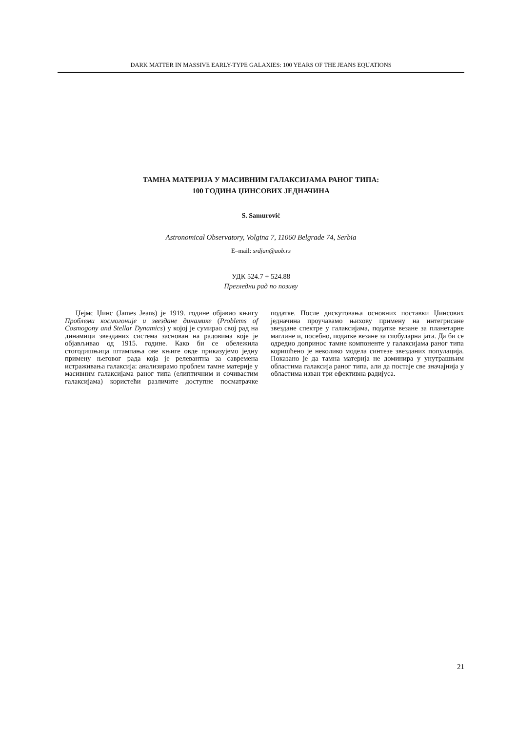DARK MATTER IN MASSIVE EARLY-TYPE GALAXIES: 100 YEARS OF THE JEANS EQUATIONS
ТАМНА МАТЕРИЈА У МАСИВНИМ ГАЛАКСИЈАМА РАНОГ ТИПА:
100 ГОДИНА ЏИНСОВИХ ЈЕДНАЧИНА
S. Samurović
Astronomical Observatory, Volgina 7, 11060 Belgrade 74, Serbia
E–mail: srdjan@aob.rs
УДК 524.7 + 524.88
Прегледни рад по позиву
Џејмс Џинс (James Jeans) је 1919. године објавио књигу Проблеми космогоније и звездане динамике (Problems of Cosmogony and Stellar Dynamics) у којој је сумирао свој рад на динамици звезданих система заснован на радовима које је објављивао од 1915. године. Како би се обележила стогодишњица штампања ове књиге овде приказујемо једну примену његовог рада која је релевантна за савремена истраживања галаксија: анализирамо проблем тамне материје у масивним галаксијама раног типа (елиптичним и сочивастим галаксијама) користећи различите доступне посматрачке податке. После дискутовања основних поставки Џинсових једначина проучавамо њихову примену на интегрисане звездане спектре у галаксијама, податке везане за планетарне маглине и, посебно, податке везане за глобуларна јата. Да би се одредио допринос тамне компоненте у галаксијама раног типа коришћено је неколико модела синтезе звезданих популација. Показано је да тамна материја не доминира у унутрашњим областима галаксија раног типа, али да постаје све значајнија у областима изван три ефективна радијуса.
21